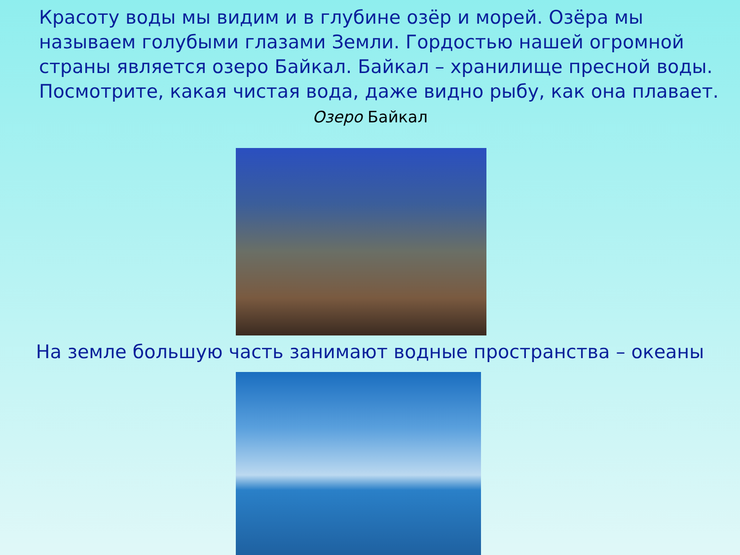Красоту воды мы видим и в глубине озёр и морей. Озёра мы называем голубыми глазами Земли. Гордостью нашей огромной страны является озеро Байкал. Байкал – хранилище пресной воды. Посмотрите, какая чистая вода, даже видно рыбу, как она плавает.
Озеро Байкал
На земле большую часть занимают водные пространства – океаны